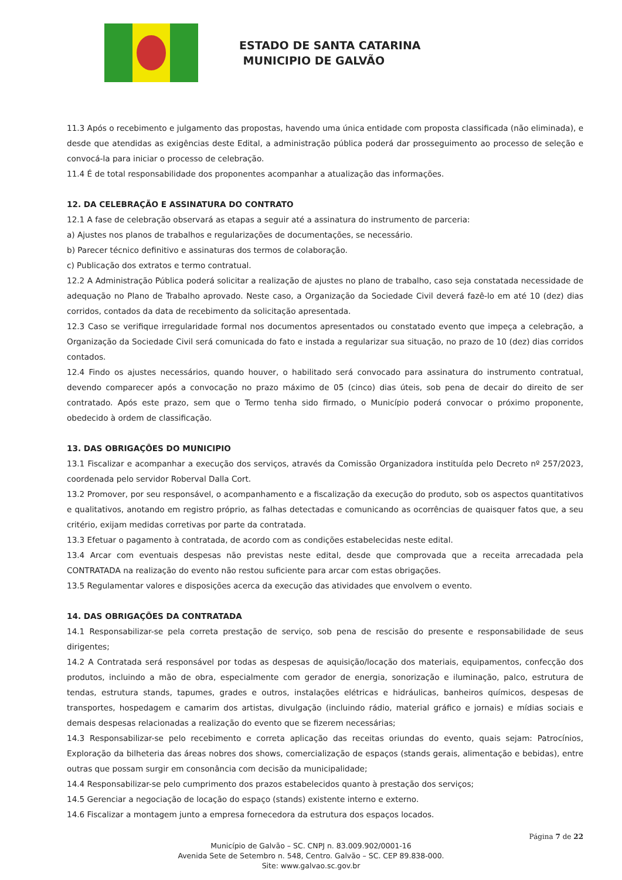ESTADO DE SANTA CATARINA
MUNICIPIO DE GALVÃO
11.3 Após o recebimento e julgamento das propostas, havendo uma única entidade com proposta classificada (não eliminada), e desde que atendidas as exigências deste Edital, a administração pública poderá dar prosseguimento ao processo de seleção e convocá-la para iniciar o processo de celebração.
11.4 É de total responsabilidade dos proponentes acompanhar a atualização das informações.
12. DA CELEBRAÇÃO E ASSINATURA DO CONTRATO
12.1 A fase de celebração observará as etapas a seguir até a assinatura do instrumento de parceria:
a) Ajustes nos planos de trabalhos e regularizações de documentações, se necessário.
b) Parecer técnico definitivo e assinaturas dos termos de colaboração.
c) Publicação dos extratos e termo contratual.
12.2 A Administração Pública poderá solicitar a realização de ajustes no plano de trabalho, caso seja constatada necessidade de adequação no Plano de Trabalho aprovado. Neste caso, a Organização da Sociedade Civil deverá fazê-lo em até 10 (dez) dias corridos, contados da data de recebimento da solicitação apresentada.
12.3 Caso se verifique irregularidade formal nos documentos apresentados ou constatado evento que impeça a celebração, a Organização da Sociedade Civil será comunicada do fato e instada a regularizar sua situação, no prazo de 10 (dez) dias corridos contados.
12.4 Findo os ajustes necessários, quando houver, o habilitado será convocado para assinatura do instrumento contratual, devendo comparecer após a convocação no prazo máximo de 05 (cinco) dias úteis, sob pena de decair do direito de ser contratado. Após este prazo, sem que o Termo tenha sido firmado, o Município poderá convocar o próximo proponente, obedecido à ordem de classificação.
13. DAS OBRIGAÇÕES DO MUNICIPIO
13.1 Fiscalizar e acompanhar a execução dos serviços, através da Comissão Organizadora instituída pelo Decreto nº 257/2023, coordenada pelo servidor Roberval Dalla Cort.
13.2 Promover, por seu responsável, o acompanhamento e a fiscalização da execução do produto, sob os aspectos quantitativos e qualitativos, anotando em registro próprio, as falhas detectadas e comunicando as ocorrências de quaisquer fatos que, a seu critério, exijam medidas corretivas por parte da contratada.
13.3 Efetuar o pagamento à contratada, de acordo com as condições estabelecidas neste edital.
13.4 Arcar com eventuais despesas não previstas neste edital, desde que comprovada que a receita arrecadada pela CONTRATADA na realização do evento não restou suficiente para arcar com estas obrigações.
13.5 Regulamentar valores e disposições acerca da execução das atividades que envolvem o evento.
14. DAS OBRIGAÇÕES DA CONTRATADA
14.1 Responsabilizar-se pela correta prestação de serviço, sob pena de rescisão do presente e responsabilidade de seus dirigentes;
14.2 A Contratada será responsável por todas as despesas de aquisição/locação dos materiais, equipamentos, confecção dos produtos, incluindo a mão de obra, especialmente com gerador de energia, sonorização e iluminação, palco, estrutura de tendas, estrutura stands, tapumes, grades e outros, instalações elétricas e hidráulicas, banheiros químicos, despesas de transportes, hospedagem e camarim dos artistas, divulgação (incluindo rádio, material gráfico e jornais) e mídias sociais e demais despesas relacionadas a realização do evento que se fizerem necessárias;
14.3 Responsabilizar-se pelo recebimento e correta aplicação das receitas oriundas do evento, quais sejam: Patrocínios, Exploração da bilheteria das áreas nobres dos shows, comercialização de espaços (stands gerais, alimentação e bebidas), entre outras que possam surgir em consonância com decisão da municipalidade;
14.4 Responsabilizar-se pelo cumprimento dos prazos estabelecidos quanto à prestação dos serviços;
14.5 Gerenciar a negociação de locação do espaço (stands) existente interno e externo.
14.6 Fiscalizar a montagem junto a empresa fornecedora da estrutura dos espaços locados.
Página 7 de 22
Município de Galvão – SC. CNPJ n. 83.009.902/0001-16
Avenida Sete de Setembro n. 548, Centro. Galvão – SC. CEP 89.838-000.
Site: www.galvao.sc.gov.br